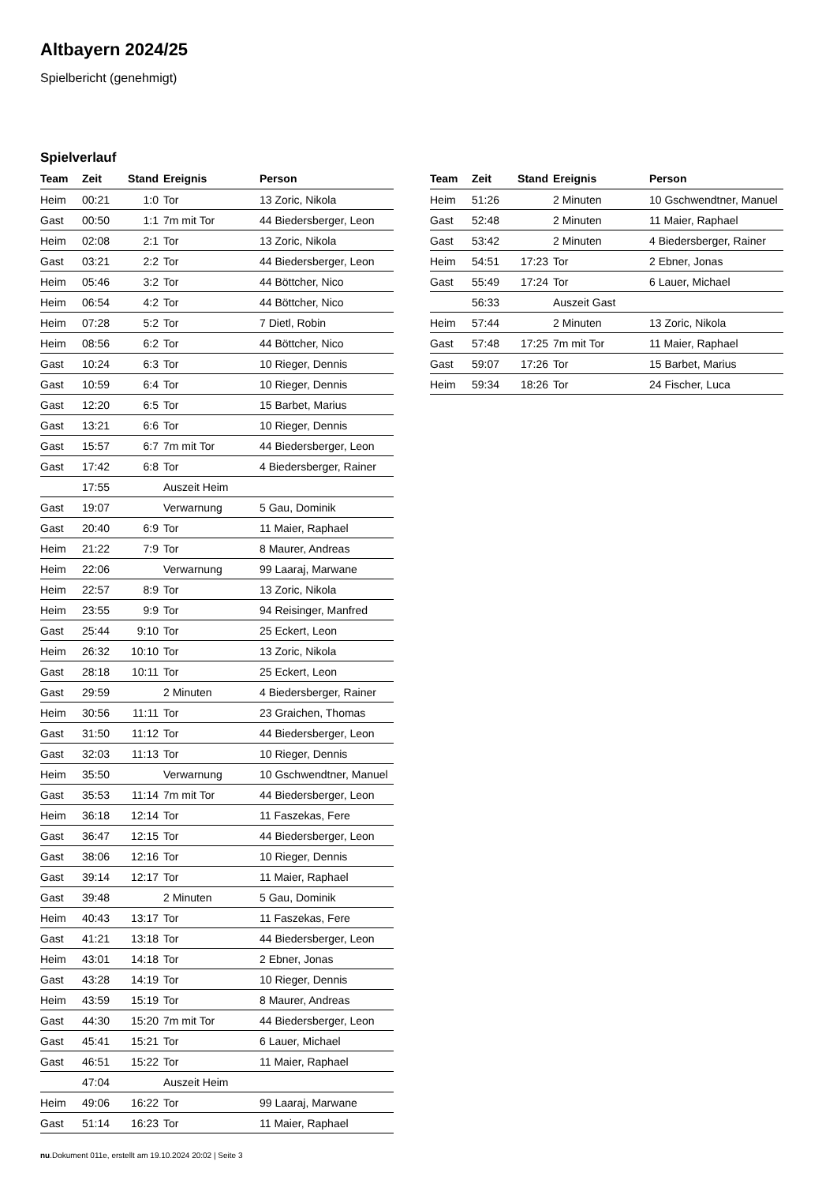Altbayern 2024/25
Spielbericht (genehmigt)
Spielverlauf
| Team | Zeit | Stand | Ereignis | Person |
| --- | --- | --- | --- | --- |
| Heim | 00:21 | 1:0 | Tor | 13 Zoric, Nikola |
| Gast | 00:50 | 1:1 | 7m mit Tor | 44 Biedersberger, Leon |
| Heim | 02:08 | 2:1 | Tor | 13 Zoric, Nikola |
| Gast | 03:21 | 2:2 | Tor | 44 Biedersberger, Leon |
| Heim | 05:46 | 3:2 | Tor | 44 Böttcher, Nico |
| Heim | 06:54 | 4:2 | Tor | 44 Böttcher, Nico |
| Heim | 07:28 | 5:2 | Tor | 7 Dietl, Robin |
| Heim | 08:56 | 6:2 | Tor | 44 Böttcher, Nico |
| Gast | 10:24 | 6:3 | Tor | 10 Rieger, Dennis |
| Gast | 10:59 | 6:4 | Tor | 10 Rieger, Dennis |
| Gast | 12:20 | 6:5 | Tor | 15 Barbet, Marius |
| Gast | 13:21 | 6:6 | Tor | 10 Rieger, Dennis |
| Gast | 15:57 | 6:7 | 7m mit Tor | 44 Biedersberger, Leon |
| Gast | 17:42 | 6:8 | Tor | 4 Biedersberger, Rainer |
| | 17:55 | | Auszeit Heim | |
| Gast | 19:07 | | Verwarnung | 5 Gau, Dominik |
| Gast | 20:40 | 6:9 | Tor | 11 Maier, Raphael |
| Heim | 21:22 | 7:9 | Tor | 8 Maurer, Andreas |
| Heim | 22:06 | | Verwarnung | 99 Laaraj, Marwane |
| Heim | 22:57 | 8:9 | Tor | 13 Zoric, Nikola |
| Heim | 23:55 | 9:9 | Tor | 94 Reisinger, Manfred |
| Gast | 25:44 | 9:10 | Tor | 25 Eckert, Leon |
| Heim | 26:32 | 10:10 | Tor | 13 Zoric, Nikola |
| Gast | 28:18 | 10:11 | Tor | 25 Eckert, Leon |
| Gast | 29:59 | | 2 Minuten | 4 Biedersberger, Rainer |
| Heim | 30:56 | 11:11 | Tor | 23 Graichen, Thomas |
| Gast | 31:50 | 11:12 | Tor | 44 Biedersberger, Leon |
| Gast | 32:03 | 11:13 | Tor | 10 Rieger, Dennis |
| Heim | 35:50 | | Verwarnung | 10 Gschwendtner, Manuel |
| Gast | 35:53 | 11:14 | 7m mit Tor | 44 Biedersberger, Leon |
| Heim | 36:18 | 12:14 | Tor | 11 Faszekas, Fere |
| Gast | 36:47 | 12:15 | Tor | 44 Biedersberger, Leon |
| Gast | 38:06 | 12:16 | Tor | 10 Rieger, Dennis |
| Gast | 39:14 | 12:17 | Tor | 11 Maier, Raphael |
| Gast | 39:48 | | 2 Minuten | 5 Gau, Dominik |
| Heim | 40:43 | 13:17 | Tor | 11 Faszekas, Fere |
| Gast | 41:21 | 13:18 | Tor | 44 Biedersberger, Leon |
| Heim | 43:01 | 14:18 | Tor | 2 Ebner, Jonas |
| Gast | 43:28 | 14:19 | Tor | 10 Rieger, Dennis |
| Heim | 43:59 | 15:19 | Tor | 8 Maurer, Andreas |
| Gast | 44:30 | 15:20 | 7m mit Tor | 44 Biedersberger, Leon |
| Gast | 45:41 | 15:21 | Tor | 6 Lauer, Michael |
| Gast | 46:51 | 15:22 | Tor | 11 Maier, Raphael |
| | 47:04 | | Auszeit Heim | |
| Heim | 49:06 | 16:22 | Tor | 99 Laaraj, Marwane |
| Gast | 51:14 | 16:23 | Tor | 11 Maier, Raphael |
| Team | Zeit | Stand | Ereignis | Person |
| --- | --- | --- | --- | --- |
| Heim | 51:26 | | 2 Minuten | 10 Gschwendtner, Manuel |
| Gast | 52:48 | | 2 Minuten | 11 Maier, Raphael |
| Gast | 53:42 | | 2 Minuten | 4 Biedersberger, Rainer |
| Heim | 54:51 | 17:23 | Tor | 2 Ebner, Jonas |
| Gast | 55:49 | 17:24 | Tor | 6 Lauer, Michael |
| | 56:33 | | Auszeit Gast | |
| Heim | 57:44 | | 2 Minuten | 13 Zoric, Nikola |
| Gast | 57:48 | 17:25 | 7m mit Tor | 11 Maier, Raphael |
| Gast | 59:07 | 17:26 | Tor | 15 Barbet, Marius |
| Heim | 59:34 | 18:26 | Tor | 24 Fischer, Luca |
nu.Dokument 011e, erstellt am 19.10.2024 20:02 | Seite 3